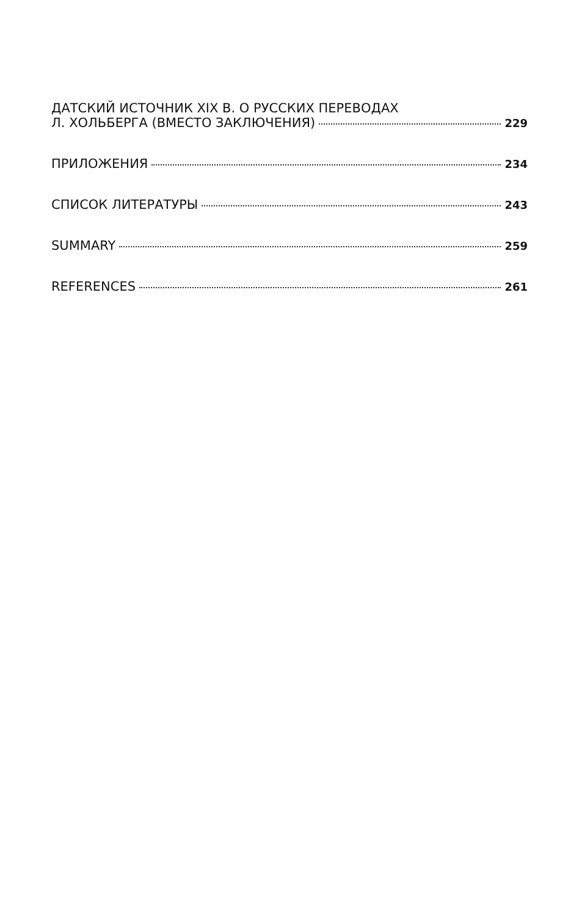ДАТСКИЙ ИСТОЧНИК XIX В. О РУССКИХ ПЕРЕВОДАХ
Л. ХОЛЬБЕРГА (ВМЕСТО ЗАКЛЮЧЕНИЯ) 229
ПРИЛОЖЕНИЯ 234
СПИСОК ЛИТЕРАТУРЫ 243
SUMMARY 259
REFERENCES 261